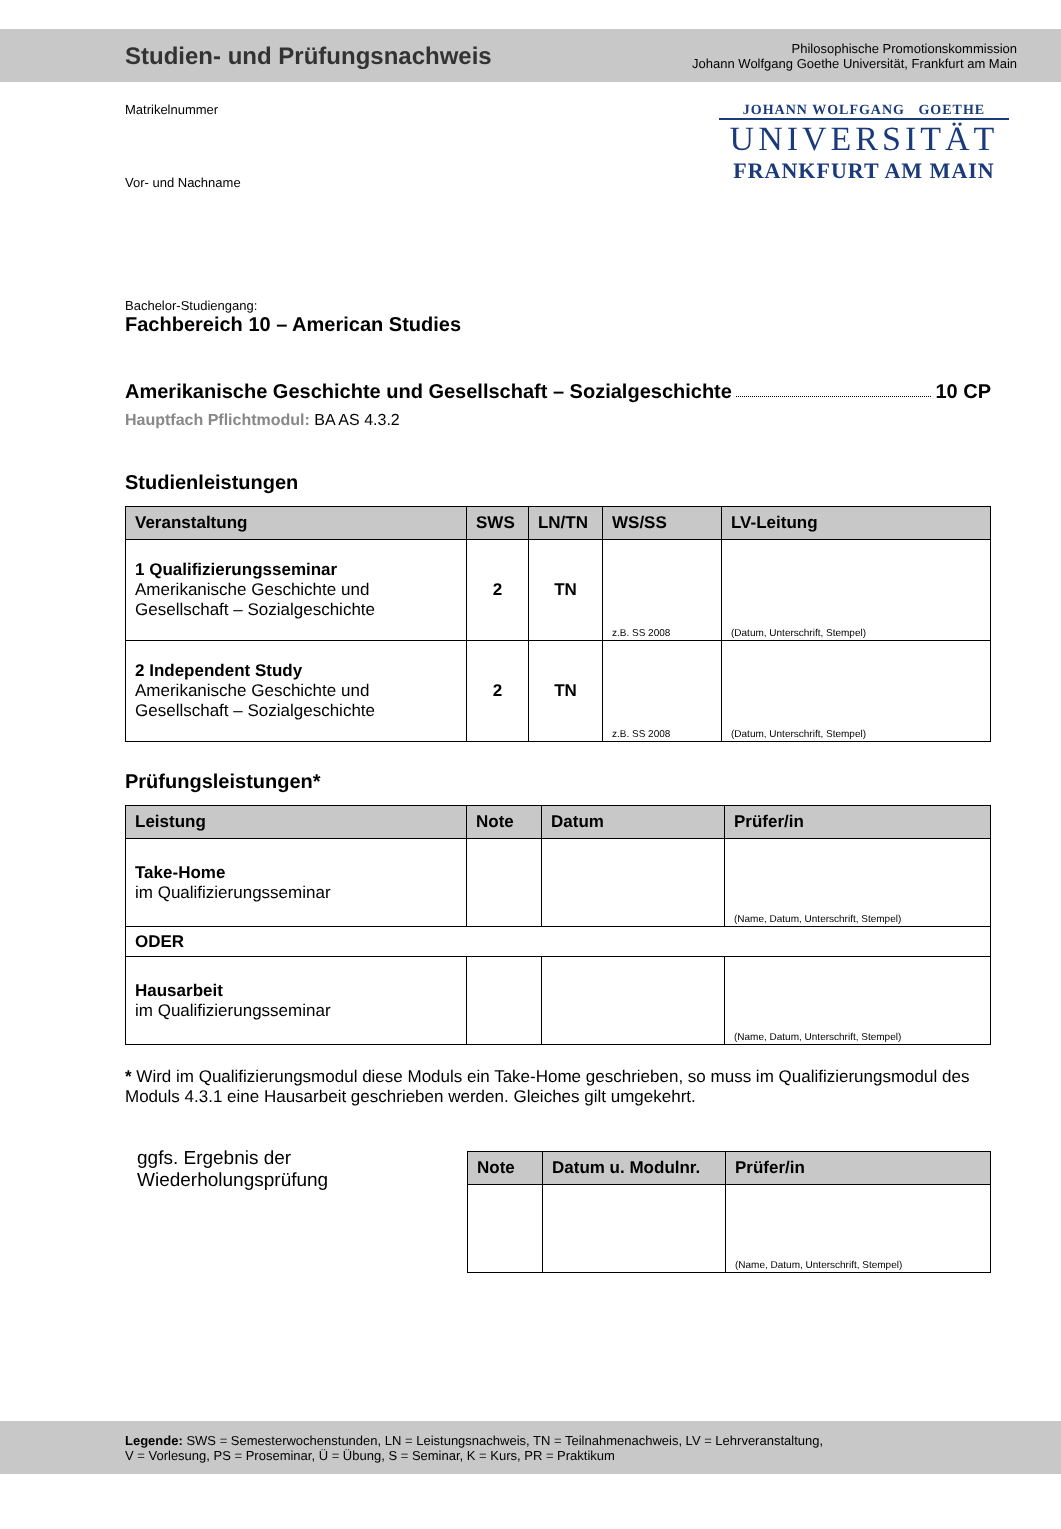Studien- und Prüfungsnachweis
Philosophische Promotionskommission
Johann Wolfgang Goethe Universität, Frankfurt am Main
Matrikelnummer
Vor- und Nachname
JOHANN WOLFGANG GOETHE
UNIVERSITÄT
FRANKFURT AM MAIN
Bachelor-Studiengang:
Fachbereich 10 – American Studies
Amerikanische Geschichte und Gesellschaft – Sozialgeschichte 10 CP
Hauptfach Pflichtmodul: BA AS 4.3.2
Studienleistungen
| Veranstaltung | SWS | LN/TN | WS/SS | LV-Leitung |
| --- | --- | --- | --- | --- |
| 1 Qualifizierungsseminar Amerikanische Geschichte und Gesellschaft – Sozialgeschichte | 2 | TN | z.B. SS 2008 | (Datum, Unterschrift, Stempel) |
| 2 Independent Study Amerikanische Geschichte und Gesellschaft – Sozialgeschichte | 2 | TN | z.B. SS 2008 | (Datum, Unterschrift, Stempel) |
Prüfungsleistungen*
| Leistung | Note | Datum | Prüfer/in |
| --- | --- | --- | --- |
| Take-Home im Qualifizierungsseminar | | | (Name, Datum, Unterschrift, Stempel) |
| ODER | | | |
| Hausarbeit im Qualifizierungsseminar | | | (Name, Datum, Unterschrift, Stempel) |
* Wird im Qualifizierungsmodul diese Moduls ein Take-Home geschrieben, so muss im Qualifizierungsmodul des Moduls 4.3.1 eine Hausarbeit geschrieben werden. Gleiches gilt umgekehrt.
ggfs. Ergebnis der
Wiederholungsprüfung
| Note | Datum u. Modulnr. | Prüfer/in |
| --- | --- | --- |
| | | (Name, Datum, Unterschrift, Stempel) |
Legende: SWS = Semesterwochenstunden, LN = Leistungsnachweis, TN = Teilnahmenachweis, LV = Lehrveranstaltung,
V = Vorlesung, PS = Proseminar, Ü = Übung, S = Seminar, K = Kurs, PR = Praktikum